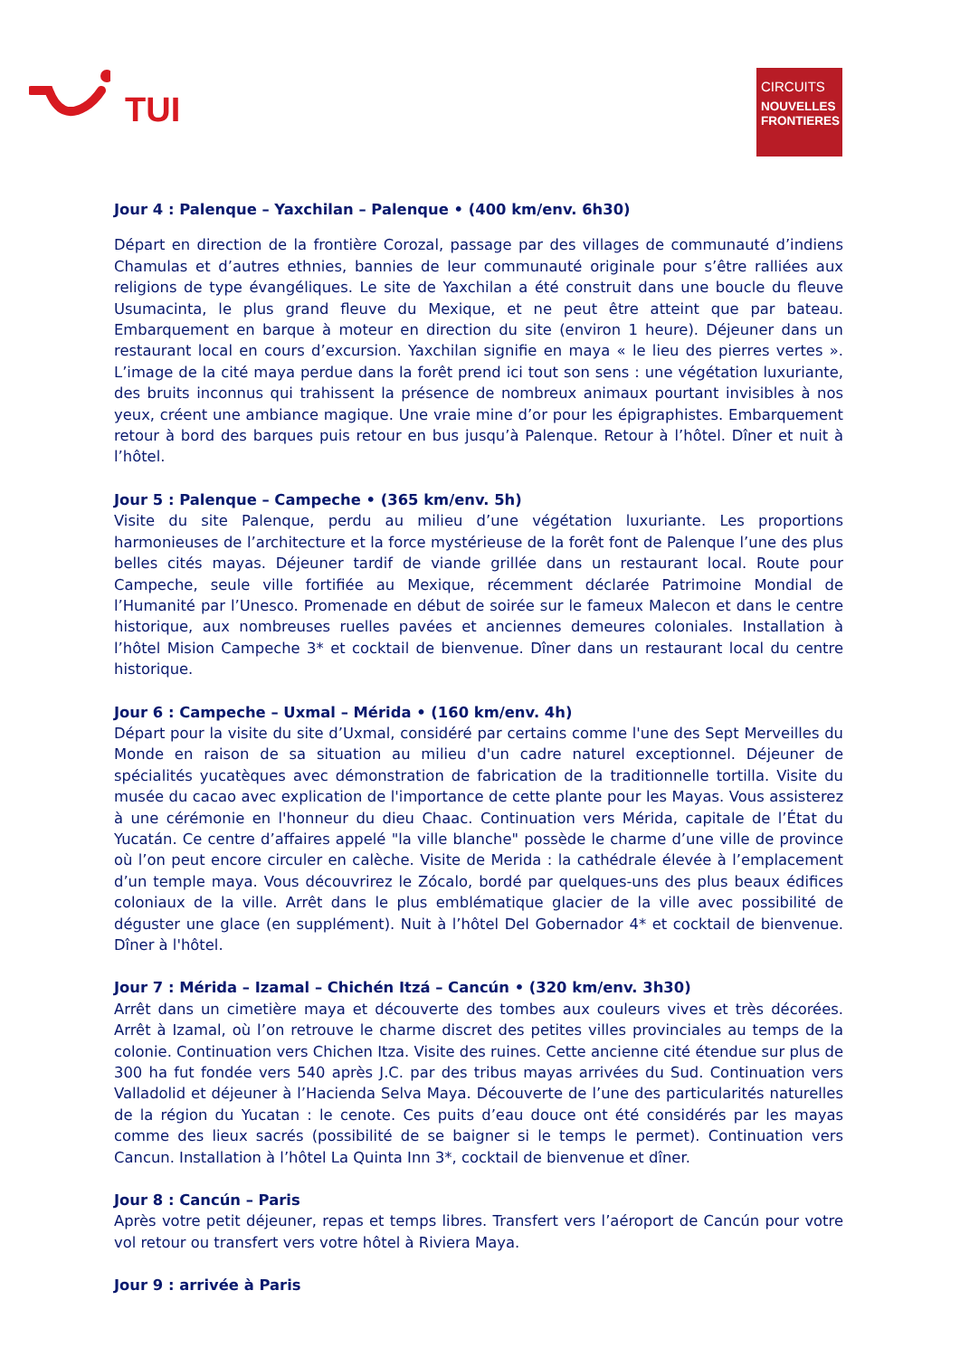TUI
CIRCUITS
NOUVELLES FRONTIERES
Jour 4 : Palenque – Yaxchilan – Palenque • (400 km/env. 6h30)
Départ en direction de la frontière Corozal, passage par des villages de communauté d’indiens Chamulas et d’autres ethnies, bannies de leur communauté originale pour s’être ralliées aux religions de type évangéliques. Le site de Yaxchilan a été construit dans une boucle du fleuve Usumacinta, le plus grand fleuve du Mexique, et ne peut être atteint que par bateau. Embarquement en barque à moteur en direction du site (environ 1 heure). Déjeuner dans un restaurant local en cours d’excursion. Yaxchilan signifie en maya « le lieu des pierres vertes ». L’image de la cité maya perdue dans la forêt prend ici tout son sens : une végétation luxuriante, des bruits inconnus qui trahissent la présence de nombreux animaux pourtant invisibles à nos yeux, créent une ambiance magique. Une vraie mine d’or pour les épigraphistes. Embarquement retour à bord des barques puis retour en bus jusqu’à Palenque. Retour à l’hôtel. Dîner et nuit à l’hôtel.
Jour 5 : Palenque – Campeche • (365 km/env. 5h)
Visite du site Palenque, perdu au milieu d’une végétation luxuriante. Les proportions harmonieuses de l’architecture et la force mystérieuse de la forêt font de Palenque l’une des plus belles cités mayas. Déjeuner tardif de viande grillée dans un restaurant local. Route pour Campeche, seule ville fortifiée au Mexique, récemment déclarée Patrimoine Mondial de l’Humanité par l’Unesco. Promenade en début de soirée sur le fameux Malecon et dans le centre historique, aux nombreuses ruelles pavées et anciennes demeures coloniales. Installation à l’hôtel Mision Campeche 3* et cocktail de bienvenue. Dîner dans un restaurant local du centre historique.
Jour 6 : Campeche – Uxmal – Mérida • (160 km/env. 4h)
Départ pour la visite du site d’Uxmal, considéré par certains comme l'une des Sept Merveilles du Monde en raison de sa situation au milieu d'un cadre naturel exceptionnel. Déjeuner de spécialités yucatèques avec démonstration de fabrication de la traditionnelle tortilla. Visite du musée du cacao avec explication de l'importance de cette plante pour les Mayas. Vous assisterez à une cérémonie en l'honneur du dieu Chaac. Continuation vers Mérida, capitale de l’État du Yucatán. Ce centre d’affaires appelé "la ville blanche" possède le charme d’une ville de province où l’on peut encore circuler en calèche. Visite de Merida : la cathédrale élevée à l’emplacement d’un temple maya. Vous découvrirez le Zócalo, bordé par quelques-uns des plus beaux édifices coloniaux de la ville. Arrêt dans le plus emblématique glacier de la ville avec possibilité de déguster une glace (en supplément). Nuit à l’hôtel Del Gobernador 4* et cocktail de bienvenue. Dîner à l'hôtel.
Jour 7 : Mérida – Izamal – Chichén Itzá – Cancún • (320 km/env. 3h30)
Arrêt dans un cimetière maya et découverte des tombes aux couleurs vives et très décorées. Arrêt à Izamal, où l’on retrouve le charme discret des petites villes provinciales au temps de la colonie. Continuation vers Chichen Itza. Visite des ruines. Cette ancienne cité étendue sur plus de 300 ha fut fondée vers 540 après J.C. par des tribus mayas arrivées du Sud. Continuation vers Valladolid et déjeuner à l’Hacienda Selva Maya. Découverte de l’une des particularités naturelles de la région du Yucatan : le cenote. Ces puits d’eau douce ont été considérés par les mayas comme des lieux sacrés (possibilité de se baigner si le temps le permet). Continuation vers Cancun. Installation à l’hôtel La Quinta Inn 3*, cocktail de bienvenue et dîner.
Jour 8 : Cancún – Paris
Après votre petit déjeuner, repas et temps libres. Transfert vers l’aéroport de Cancún pour votre vol retour ou transfert vers votre hôtel à Riviera Maya.
Jour 9 : arrivée à Paris